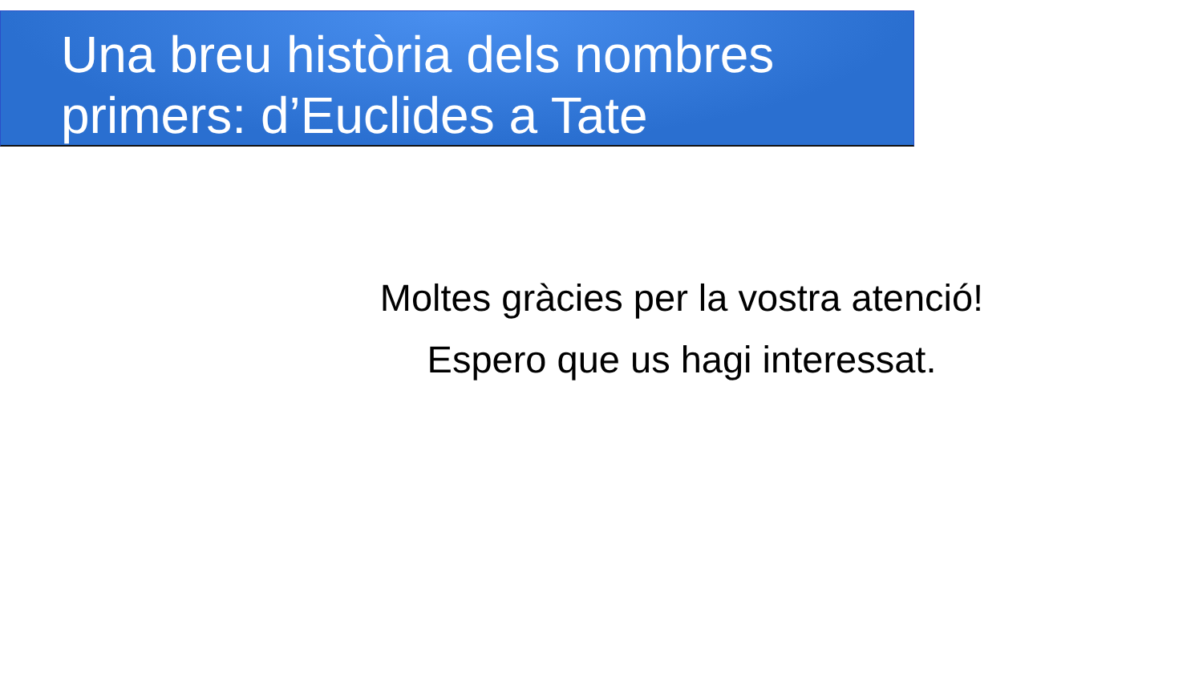Una breu història dels nombres primers: d’Euclides a Tate
Moltes gràcies per la vostra atenció!
Espero que us hagi interessat.